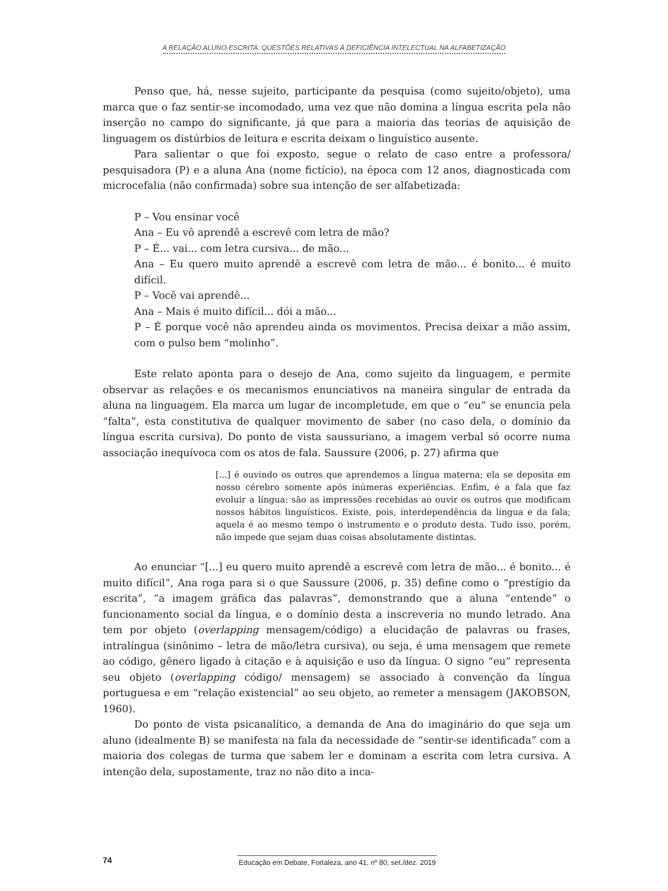A RELAÇÃO ALUNO-ESCRITA: QUESTÕES RELATIVAS À DEFICIÊNCIA INTELECTUAL NA ALFABETIZAÇÃO
Penso que, há, nesse sujeito, participante da pesquisa (como sujeito/objeto), uma marca que o faz sentir-se incomodado, uma vez que não domina a língua escrita pela não inserção no campo do significante, já que para a maioria das teorias de aquisição de linguagem os distúrbios de leitura e escrita deixam o linguístico ausente.
Para salientar o que foi exposto, segue o relato de caso entre a professora/ pesquisadora (P) e a aluna Ana (nome fictício), na época com 12 anos, diagnosticada com microcefalia (não confirmada) sobre sua intenção de ser alfabetizada:
P – Vou ensinar você
Ana – Eu vô aprendê a escrevê com letra de mão?
P – É... vai... com letra cursiva... de mão...
Ana – Eu quero muito aprendê a escrevê com letra de mão... é bonito... é muito difícil.
P – Você vai aprendê...
Ana – Mais é muito difícil... dói a mão...
P – É porque você não aprendeu ainda os movimentos. Precisa deixar a mão assim, com o pulso bem “molinho”.
Este relato aponta para o desejo de Ana, como sujeito da linguagem, e permite observar as relações e os mecanismos enunciativos na maneira singular de entrada da aluna na linguagem. Ela marca um lugar de incompletude, em que o “eu” se enuncia pela “falta”, esta constitutiva de qualquer movimento de saber (no caso dela, o domínio da língua escrita cursiva). Do ponto de vista saussuriano, a imagem verbal só ocorre numa associação inequívoca com os atos de fala. Saussure (2006, p. 27) afirma que
[...] é ouvindo os outros que aprendemos a língua materna; ela se deposita em nosso cérebro somente após inúmeras experiências. Enfim, é a fala que faz evoluir a língua: são as impressões recebidas ao ouvir os outros que modificam nossos hábitos linguísticos. Existe, pois, interdependência da língua e da fala; aquela é ao mesmo tempo o instrumento e o produto desta. Tudo isso, porém, não impede que sejam duas coisas absolutamente distintas.
Ao enunciar “[...] eu quero muito aprendê a escrevê com letra de mão... é bonito... é muito difícil”, Ana roga para si o que Saussure (2006, p. 35) define como o “prestígio da escrita”, “a imagem gráfica das palavras”, demonstrando que a aluna “entende” o funcionamento social da língua, e o domínio desta a inscreveria no mundo letrado. Ana tem por objeto (overlapping mensagem/código) a elucidação de palavras ou frases, intralíngua (sinônimo – letra de mão/letra cursiva), ou seja, é uma mensagem que remete ao código, gênero ligado à citação e à aquisição e uso da língua. O signo “eu” representa seu objeto (overlapping código/ mensagem) se associado à convenção da língua portuguesa e em “relação existencial” ao seu objeto, ao remeter a mensagem (JAKOBSON, 1960).
Do ponto de vista psicanalítico, a demanda de Ana do imaginário do que seja um aluno (idealmente B) se manifesta na fala da necessidade de “sentir-se identificada” com a maioria dos colegas de turma que sabem ler e dominam a escrita com letra cursiva. A intenção dela, supostamente, traz no não dito a inca-
74
Educação em Debate, Fortaleza, ano 41, nº 80, set./dez. 2019